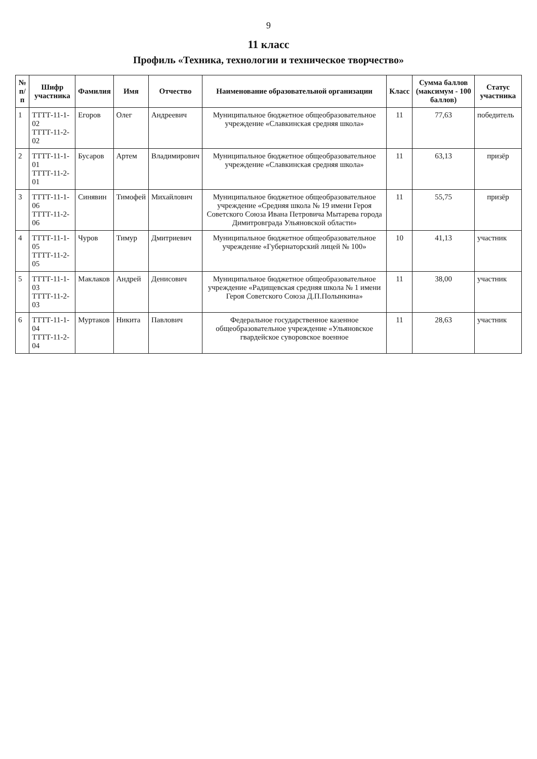9
11 класс
Профиль «Техника, технологии и техническое творчество»
| № п/п | Шифр участника | Фамилия | Имя | Отчество | Наименование образовательной организации | Класс | Сумма баллов (максимум - 100 баллов) | Статус участника |
| --- | --- | --- | --- | --- | --- | --- | --- | --- |
| 1 | ТТТТ-11-1-02 ТТТТ-11-2-02 | Егоров | Олег | Андреевич | Муниципальное бюджетное общеобразовательное учреждение «Славкинская средняя школа» | 11 | 77,63 | победитель |
| 2 | ТТТТ-11-1-01 ТТТТ-11-2-01 | Бусаров | Артем | Владимирович | Муниципальное бюджетное общеобразовательное учреждение «Славкинская средняя школа» | 11 | 63,13 | призёр |
| 3 | ТТТТ-11-1-06 ТТТТ-11-2-06 | Синявин | Тимофей | Михайлович | Муниципальное бюджетное общеобразовательное учреждение «Средняя школа № 19 имени Героя Советского Союза Ивана Петровича Мытарева города Димитровграда Ульяновской области» | 11 | 55,75 | призёр |
| 4 | ТТТТ-11-1-05 ТТТТ-11-2-05 | Чуров | Тимур | Дмитриевич | Муниципальное бюджетное общеобразовательное учреждение «Губернаторский лицей № 100» | 10 | 41,13 | участник |
| 5 | ТТТТ-11-1-03 ТТТТ-11-2-03 | Маклаков | Андрей | Денисович | Муниципальное бюджетное общеобразовательное учреждение «Радищевская средняя школа № 1 имени Героя Советского Союза Д.П.Полынкина» | 11 | 38,00 | участник |
| 6 | ТТТТ-11-1-04 ТТТТ-11-2-04 | Муртаков | Никита | Павлович | Федеральное государственное казенное общеобразовательное учреждение «Ульяновское гвардейское суворовское военное | 11 | 28,63 | участник |